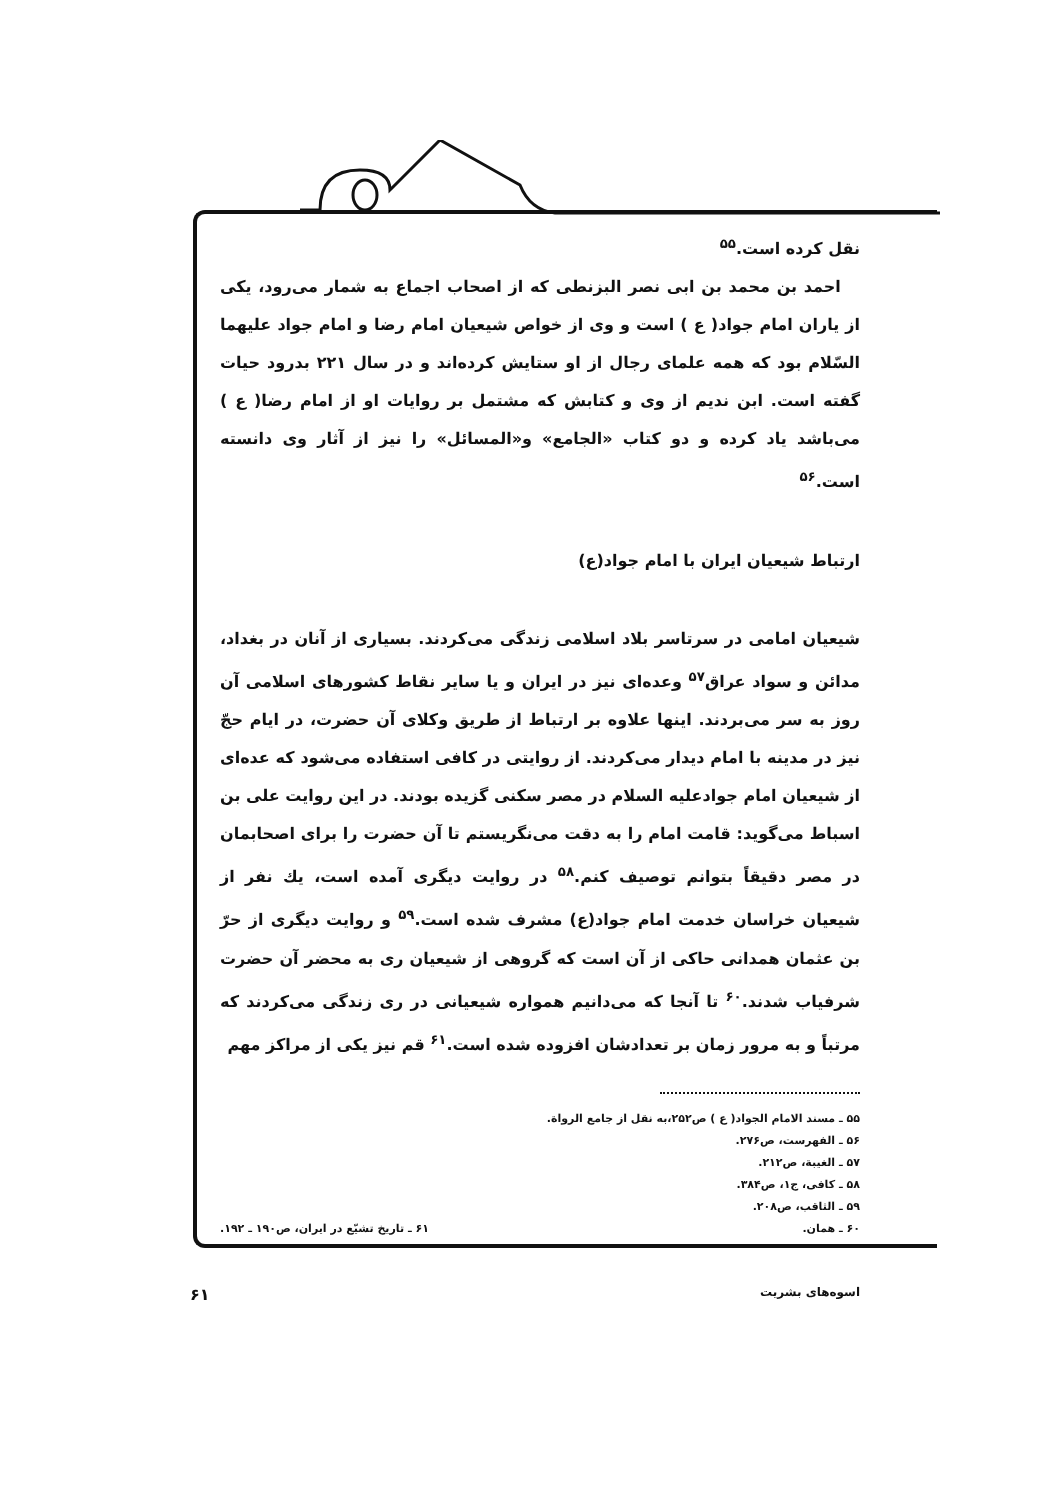نقل کرده است.<sup>۵۵</sup>
احمد بن محمد بن ابی نصر البزنطی که از اصحاب اجماع به شمار می‌رود، یکی از یاران امام جواد( ع ) است و وی از خواص شیعیان امام رضا و امام جواد علیهما السّلام بود که همه علمای رجال از او ستایش کرده‌اند و در سال ۲۲۱ بدرود حیات گفته است. ابن ندیم از وی و کتابش که مشتمل بر روایات او از امام رضا( ع ) می‌باشد یاد کرده و دو کتاب «الجامع» و«المسائل» را نیز از آثار وی دانسته است.<sup>۵۶</sup>
ارتباط شیعیان ایران با امام جواد(ع)
شیعیان امامی در سرتاسر بلاد اسلامی زندگی می‌کردند. بسیاری از آنان در بغداد، مدائن و سواد عراق<sup>۵۷</sup> وعده‌ای نیز در ایران و یا سایر نقاط کشورهای اسلامی آن روز به سر می‌بردند. اینها علاوه بر ارتباط از طریق وکلای آن حضرت، در ایام حجّ نیز در مدینه با امام دیدار می‌کردند. از روایتی در کافی استفاده می‌شود که عده‌ای از شیعیان امام جوادعلیه السلام در مصر سکنی گزیده بودند. در این روایت علی بن اسباط می‌گوید: قامت امام را به دقت می‌نگریستم تا آن حضرت را برای اصحابمان در مصر دقیقاً بتوانم توصیف کنم.<sup>۵۸</sup> در روایت دیگری آمده است، یك نفر از شیعیان خراسان خدمت امام جواد(ع) مشرف شده است.<sup>۵۹</sup> و روایت دیگری از حرّ بن عثمان همدانی حاکی از آن است که گروهی از شیعیان ری به محضر آن حضرت شرفیاب شدند.<sup>۶۰</sup> تا آنجا که می‌دانیم همواره شیعیانی در ری زندگی می‌کردند که مرتباً و به مرور زمان بر تعدادشان افزوده شده است.<sup>۶۱</sup> قم نیز یکی از مراکز مهم
۵۵ ـ مسند الامام الجواد( ع ) ص۲۵۲،به نقل از جامع الرواة.
۵۶ ـ الفهرست، ص۲۷۶.
۵۷ ـ الغیبة، ص۲۱۲.
۵۸ ـ کافی، ج۱، ص۳۸۴.
۵۹ ـ الثاقب، ص۲۰۸.
۶۰ ـ همان. ۶۱ ـ تاریخ تشیّع در ایران، ص۱۹۰ ـ ۱۹۲.
اسوه‌های بشریت ۶۱